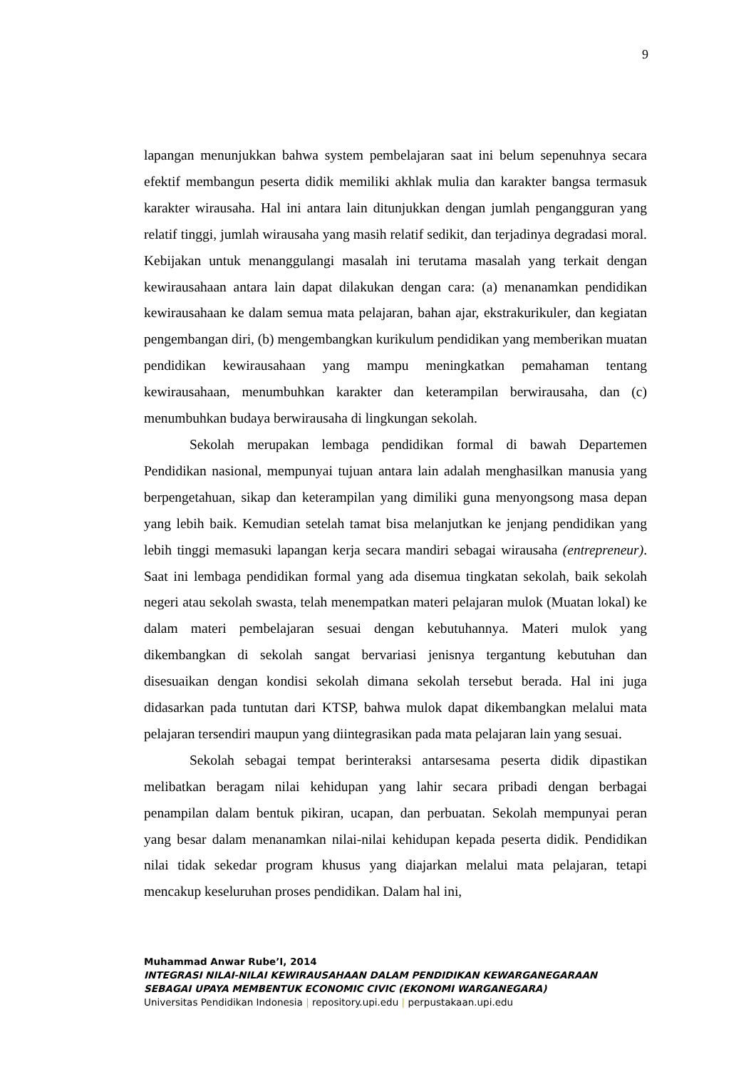9
lapangan menunjukkan bahwa system pembelajaran saat ini belum sepenuhnya secara efektif membangun peserta didik memiliki akhlak mulia dan karakter bangsa termasuk karakter wirausaha. Hal ini antara lain ditunjukkan dengan jumlah pengangguran yang relatif tinggi, jumlah wirausaha yang masih relatif sedikit, dan terjadinya degradasi moral. Kebijakan untuk menanggulangi masalah ini terutama masalah yang terkait dengan kewirausahaan antara lain dapat dilakukan dengan cara: (a) menanamkan pendidikan kewirausahaan ke dalam semua mata pelajaran, bahan ajar, ekstrakurikuler, dan kegiatan pengembangan diri, (b) mengembangkan kurikulum pendidikan yang memberikan muatan pendidikan kewirausahaan yang mampu meningkatkan pemahaman tentang kewirausahaan, menumbuhkan karakter dan keterampilan berwirausaha, dan (c) menumbuhkan budaya berwirausaha di lingkungan sekolah.
Sekolah merupakan lembaga pendidikan formal di bawah Departemen Pendidikan nasional, mempunyai tujuan antara lain adalah menghasilkan manusia yang berpengetahuan, sikap dan keterampilan yang dimiliki guna menyongsong masa depan yang lebih baik. Kemudian setelah tamat bisa melanjutkan ke jenjang pendidikan yang lebih tinggi memasuki lapangan kerja secara mandiri sebagai wirausaha (entrepreneur). Saat ini lembaga pendidikan formal yang ada disemua tingkatan sekolah, baik sekolah negeri atau sekolah swasta, telah menempatkan materi pelajaran mulok (Muatan lokal) ke dalam materi pembelajaran sesuai dengan kebutuhannya. Materi mulok yang dikembangkan di sekolah sangat bervariasi jenisnya tergantung kebutuhan dan disesuaikan dengan kondisi sekolah dimana sekolah tersebut berada. Hal ini juga didasarkan pada tuntutan dari KTSP, bahwa mulok dapat dikembangkan melalui mata pelajaran tersendiri maupun yang diintegrasikan pada mata pelajaran lain yang sesuai.
Sekolah sebagai tempat berinteraksi antarsesama peserta didik dipastikan melibatkan beragam nilai kehidupan yang lahir secara pribadi dengan berbagai penampilan dalam bentuk pikiran, ucapan, dan perbuatan. Sekolah mempunyai peran yang besar dalam menanamkan nilai-nilai kehidupan kepada peserta didik. Pendidikan nilai tidak sekedar program khusus yang diajarkan melalui mata pelajaran, tetapi mencakup keseluruhan proses pendidikan. Dalam hal ini,
Muhammad Anwar Rube’I, 2014
INTEGRASI NILAI-NILAI KEWIRAUSAHAAN DALAM PENDIDIKAN KEWARGANEGARAAN SEBAGAI UPAYA MEMBENTUK ECONOMIC CIVIC (EKONOMI WARGANEGARA)
Universitas Pendidikan Indonesia | repository.upi.edu | perpustakaan.upi.edu